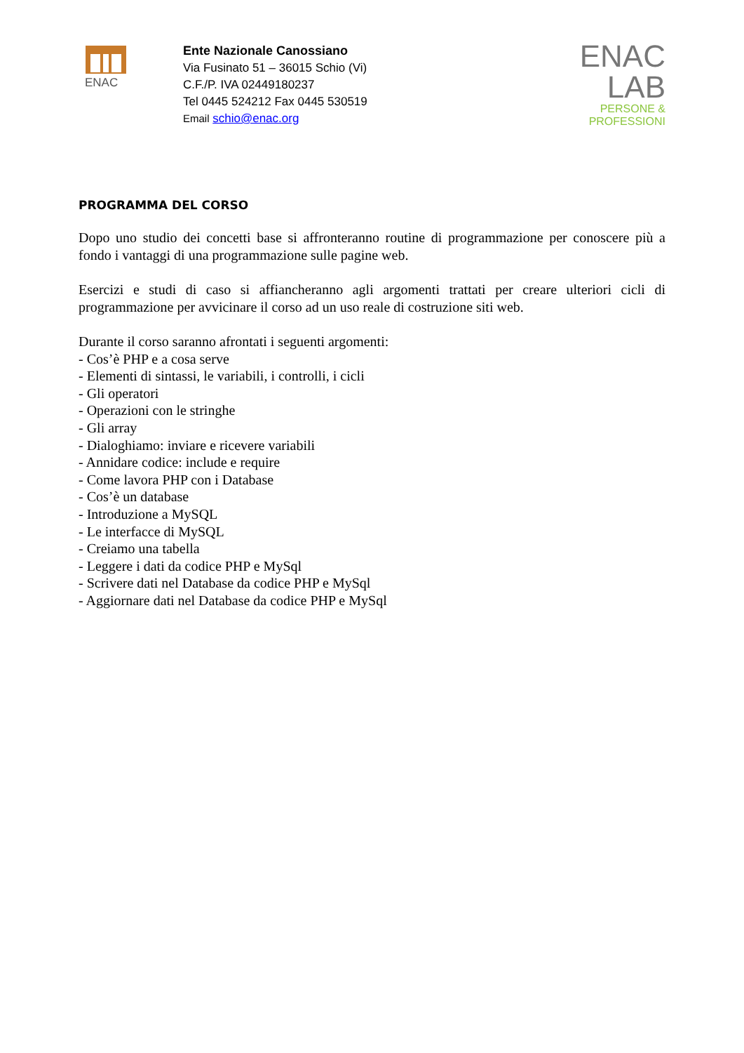ENAC
Ente Nazionale Canossiano
Via Fusinato 51 – 36015 Schio (Vi)
C.F./P. IVA 02449180237
Tel 0445 524212 Fax 0445 530519
Email schio@enac.org
ENAC
LAB
PERSONE & PROFESSIONI
PROGRAMMA DEL CORSO
Dopo uno studio dei concetti base si affronteranno routine di programmazione per conoscere più a fondo i vantaggi di una programmazione sulle pagine web.
Esercizi e studi di caso si affiancheranno agli argomenti trattati per creare ulteriori cicli di programmazione per avvicinare il corso ad un uso reale di costruzione siti web.
Durante il corso saranno afrontati i seguenti argomenti:
- Cos’è PHP e a cosa serve
- Elementi di sintassi, le variabili, i controlli, i cicli
- Gli operatori
- Operazioni con le stringhe
- Gli array
- Dialoghiamo: inviare e ricevere variabili
- Annidare codice: include e require
- Come lavora PHP con i Database
- Cos’è un database
- Introduzione a MySQL
- Le interfacce di MySQL
- Creiamo una tabella
- Leggere i dati da codice PHP e MySql
- Scrivere dati nel Database da codice PHP e MySql
- Aggiornare dati nel Database da codice PHP e MySql